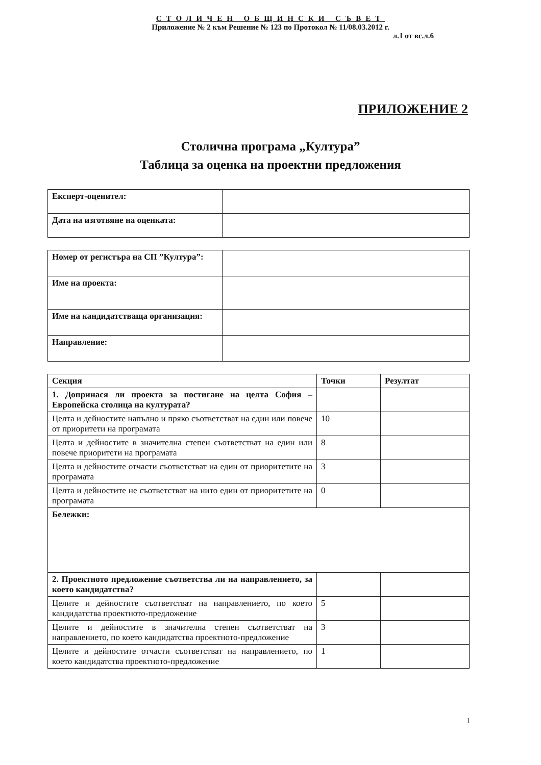СТОЛИЧЕН ОБЩИНСКИ СЪВЕТ
Приложение № 2 към Решение № 123 по Протокол № 11/08.03.2012 г.
л.1 от вс.л.6
ПРИЛОЖЕНИЕ 2
Столична програма „Култура”
Таблица за оценка на проектни предложения
| Експерт-оценител: | |
| Дата на изготвяне на оценката: | |
| Номер от регистъра на СП ”Култура”: | |
| Име на проекта: | |
| Име на кандидатстваща организация: | |
| Направление: | |
| Секция | Точки | Резултат |
| --- | --- | --- |
| 1. Допринася ли проекта за постигане на целта София – Европейска столица на културата? | | |
| Целта и дейностите напълно и пряко съответстват на един или повече от приоритети на програмата | 10 | |
| Целта и дейностите в значителна степен съответстват на един или повече приоритети на програмата | 8 | |
| Целта и дейностите отчасти съответстват на един от приоритетите на програмата | 3 | |
| Целта и дейностите не съответстват на нито един от приоритетите на програмата | 0 | |
| Бележки: | | |
| 2. Проектното предложение съответства ли на направлението, за което кандидатства? | | |
| Целите и дейностите съответстват на направлението, по което кандидатства проектното-предложение | 5 | |
| Целите и дейностите в значителна степен съответстват на направлението, по което кандидатства проектното-предложение | 3 | |
| Целите и дейностите отчасти съответстват на направлението, по което кандидатства проектното-предложение | 1 | |
1